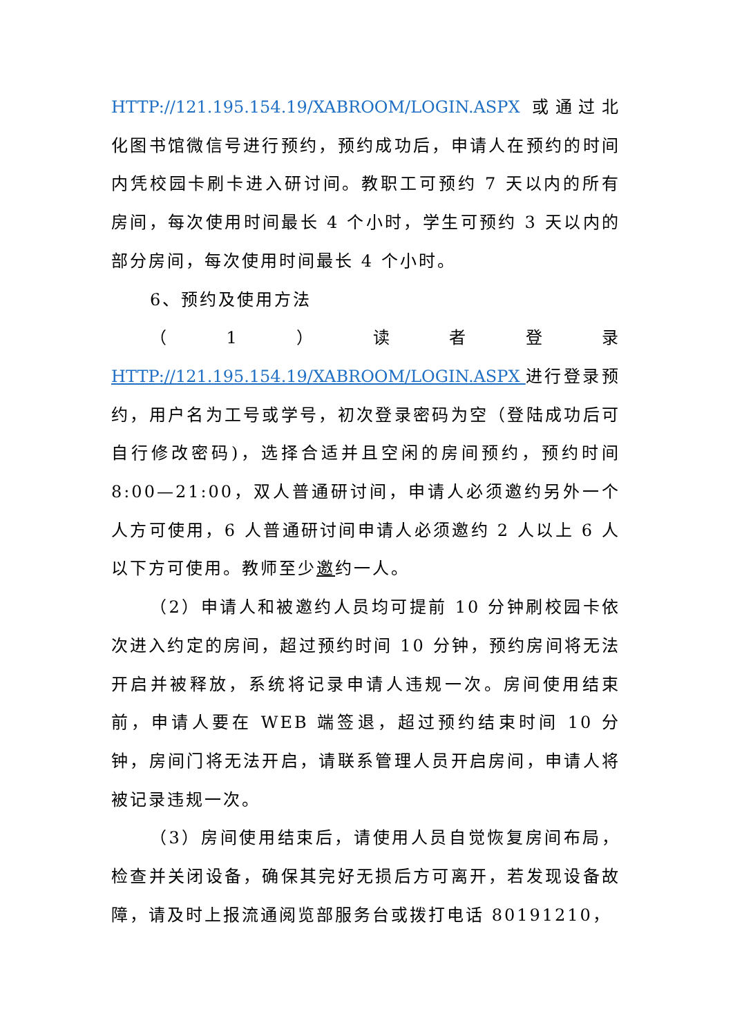HTTP://121.195.154.19/XABROOM/LOGIN.ASPX 或通过北化图书馆微信号进行预约，预约成功后，申请人在预约的时间内凭校园卡刷卡进入研讨间。教职工可预约 7 天以内的所有房间，每次使用时间最长 4 个小时，学生可预约 3 天以内的部分房间，每次使用时间最长 4 个小时。
6、预约及使用方法
（ 1 ） 读者登录
HTTP://121.195.154.19/XABROOM/LOGIN.ASPX 进行登录预约，用户名为工号或学号，初次登录密码为空（登陆成功后可自行修改密码)，选择合适并且空闲的房间预约，预约时间 8:00—21:00，双人普通研讨间，申请人必须邀约另外一个人方可使用，6 人普通研讨间申请人必须邀约 2 人以上 6 人以下方可使用。教师至少邀约一人。
（2）申请人和被邀约人员均可提前 10 分钟刷校园卡依次进入约定的房间，超过预约时间 10 分钟，预约房间将无法开启并被释放，系统将记录申请人违规一次。房间使用结束前，申请人要在 WEB 端签退，超过预约结束时间 10 分钟，房间门将无法开启，请联系管理人员开启房间，申请人将被记录违规一次。
（3）房间使用结束后，请使用人员自觉恢复房间布局，检查并关闭设备，确保其完好无损后方可离开，若发现设备故障，请及时上报流通阅览部服务台或拨打电话 80191210，